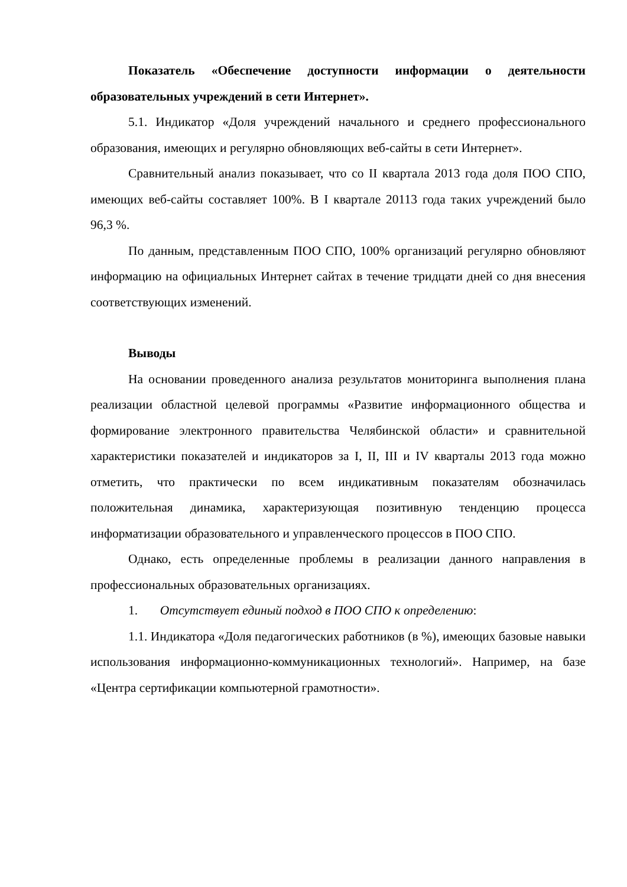Показатель «Обеспечение доступности информации о деятельности образовательных учреждений в сети Интернет».
5.1. Индикатор «Доля учреждений начального и среднего профессионального образования, имеющих и регулярно обновляющих веб-сайты в сети Интернет».
Сравнительный анализ показывает, что со II квартала 2013 года доля ПОО СПО, имеющих веб-сайты составляет 100%. В I квартале 20113 года таких учреждений было 96,3 %.
По данным, представленным ПОО СПО, 100% организаций регулярно обновляют информацию на официальных Интернет сайтах в течение тридцати дней со дня внесения соответствующих изменений.
Выводы
На основании проведенного анализа результатов мониторинга выполнения плана реализации областной целевой программы «Развитие информационного общества и формирование электронного правительства Челябинской области» и сравнительной характеристики показателей и индикаторов за I, II, III и IV кварталы 2013 года можно отметить, что практически по всем индикативным показателям обозначилась положительная динамика, характеризующая позитивную тенденцию процесса информатизации образовательного и управленческого процессов в ПОО СПО.
Однако, есть определенные проблемы в реализации данного направления в профессиональных образовательных организациях.
1. Отсутствует единый подход в ПОО СПО к определению:
1.1. Индикатора «Доля педагогических работников (в %), имеющих базовые навыки использования информационно-коммуникационных технологий». Например, на базе «Центра сертификации компьютерной грамотности».